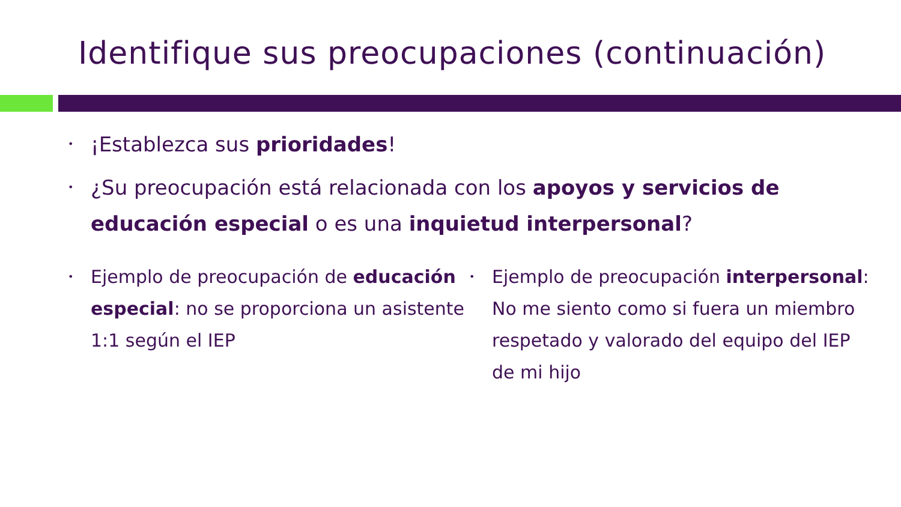Identifique sus preocupaciones (continuación)
• ¡Establezca sus prioridades!
• ¿Su preocupación está relacionada con los apoyos y servicios de educación especial o es una inquietud interpersonal?
• Ejemplo de preocupación de educación especial: no se proporciona un asistente 1:1 según el IEP
• Ejemplo de preocupación interpersonal: No me siento como si fuera un miembro respetado y valorado del equipo del IEP de mi hijo